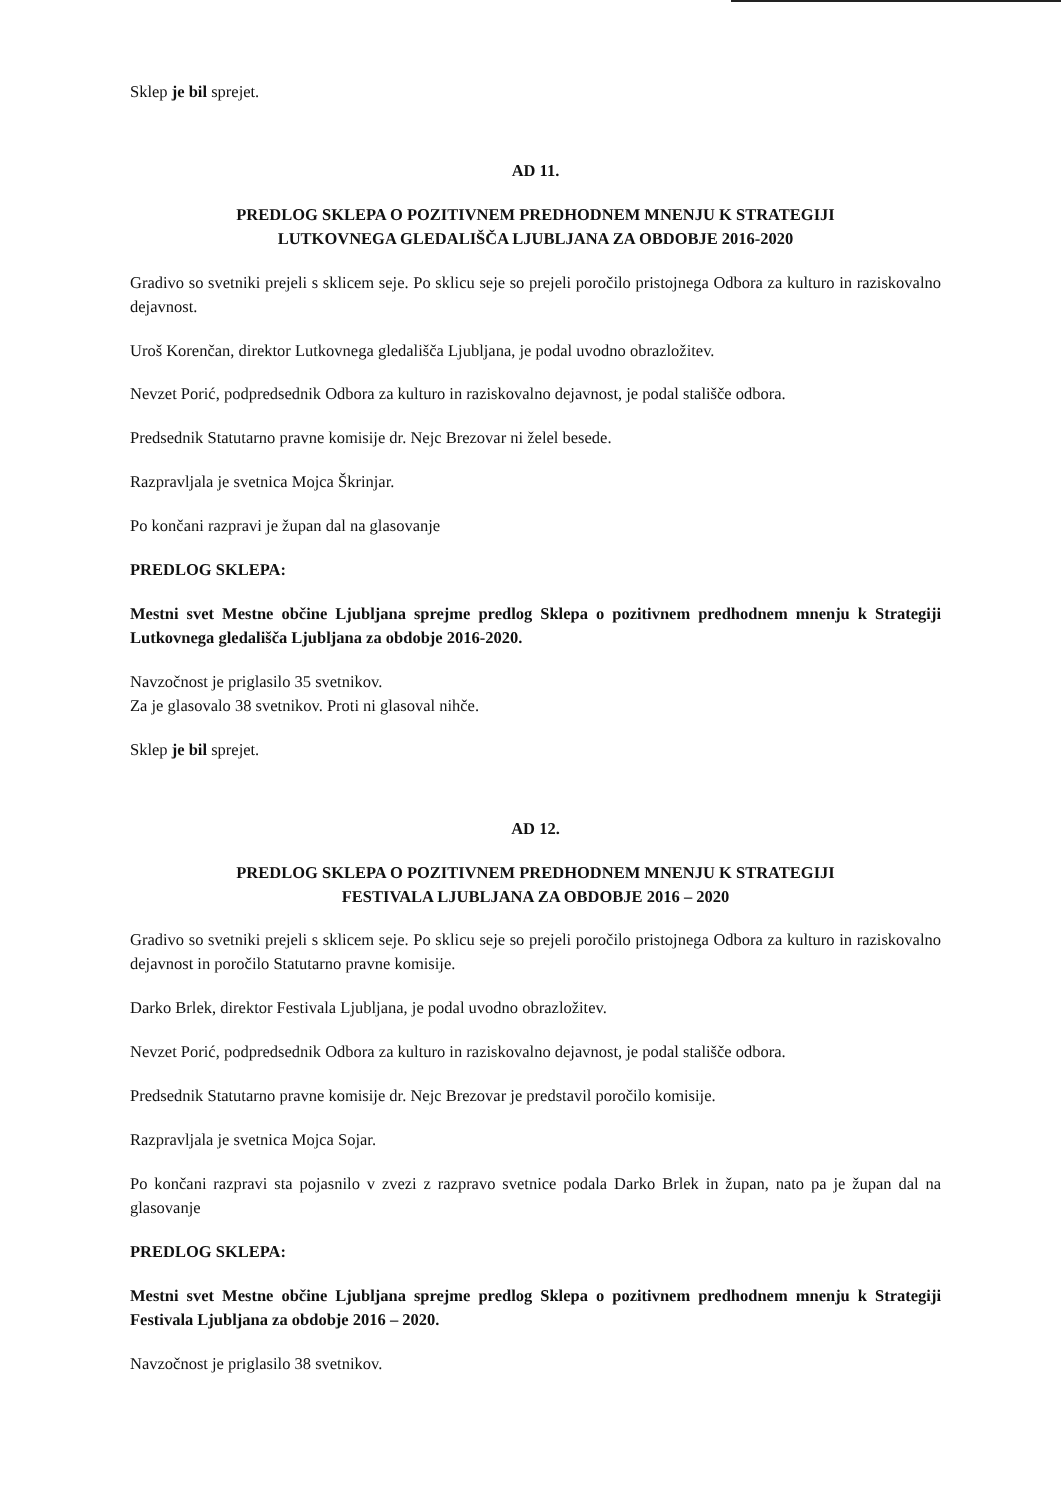Sklep je bil sprejet.
AD 11.
PREDLOG SKLEPA O POZITIVNEM PREDHODNEM MNENJU K STRATEGIJI
LUTKOVNEGA GLEDALIŠČA LJUBLJANA ZA OBDOBJE 2016-2020
Gradivo so svetniki prejeli s sklicem seje. Po sklicu seje so prejeli poročilo pristojnega Odbora za kulturo in raziskovalno dejavnost.
Uroš Korenčan, direktor Lutkovnega gledališča Ljubljana, je podal uvodno obrazložitev.
Nevzet Porić, podpredsednik Odbora za kulturo in raziskovalno dejavnost, je podal stališče odbora.
Predsednik Statutarno pravne komisije dr. Nejc Brezovar ni želel besede.
Razpravljala je svetnica Mojca Škrinjar.
Po končani razpravi je župan dal na glasovanje
PREDLOG SKLEPA:
Mestni svet Mestne občine Ljubljana sprejme predlog Sklepa o pozitivnem predhodnem mnenju k Strategiji Lutkovnega gledališča Ljubljana za obdobje 2016-2020.
Navzočnost je priglasilo 35 svetnikov.
Za je glasovalo 38 svetnikov. Proti ni glasoval nihče.
Sklep je bil sprejet.
AD 12.
PREDLOG SKLEPA O POZITIVNEM PREDHODNEM MNENJU K STRATEGIJI
FESTIVALA LJUBLJANA ZA OBDOBJE 2016 – 2020
Gradivo so svetniki prejeli s sklicem seje. Po sklicu seje so prejeli poročilo pristojnega Odbora za kulturo in raziskovalno dejavnost in poročilo Statutarno pravne komisije.
Darko Brlek, direktor Festivala Ljubljana, je podal uvodno obrazložitev.
Nevzet Porić, podpredsednik Odbora za kulturo in raziskovalno dejavnost, je podal stališče odbora.
Predsednik Statutarno pravne komisije dr. Nejc Brezovar je predstavil poročilo komisije.
Razpravljala je svetnica Mojca Sojar.
Po končani razpravi sta pojasnilo v zvezi z razpravo svetnice podala Darko Brlek in župan, nato pa je župan dal na glasovanje
PREDLOG SKLEPA:
Mestni svet Mestne občine Ljubljana sprejme predlog Sklepa o pozitivnem predhodnem mnenju k Strategiji Festivala Ljubljana za obdobje 2016 – 2020.
Navzočnost je priglasilo 38 svetnikov.